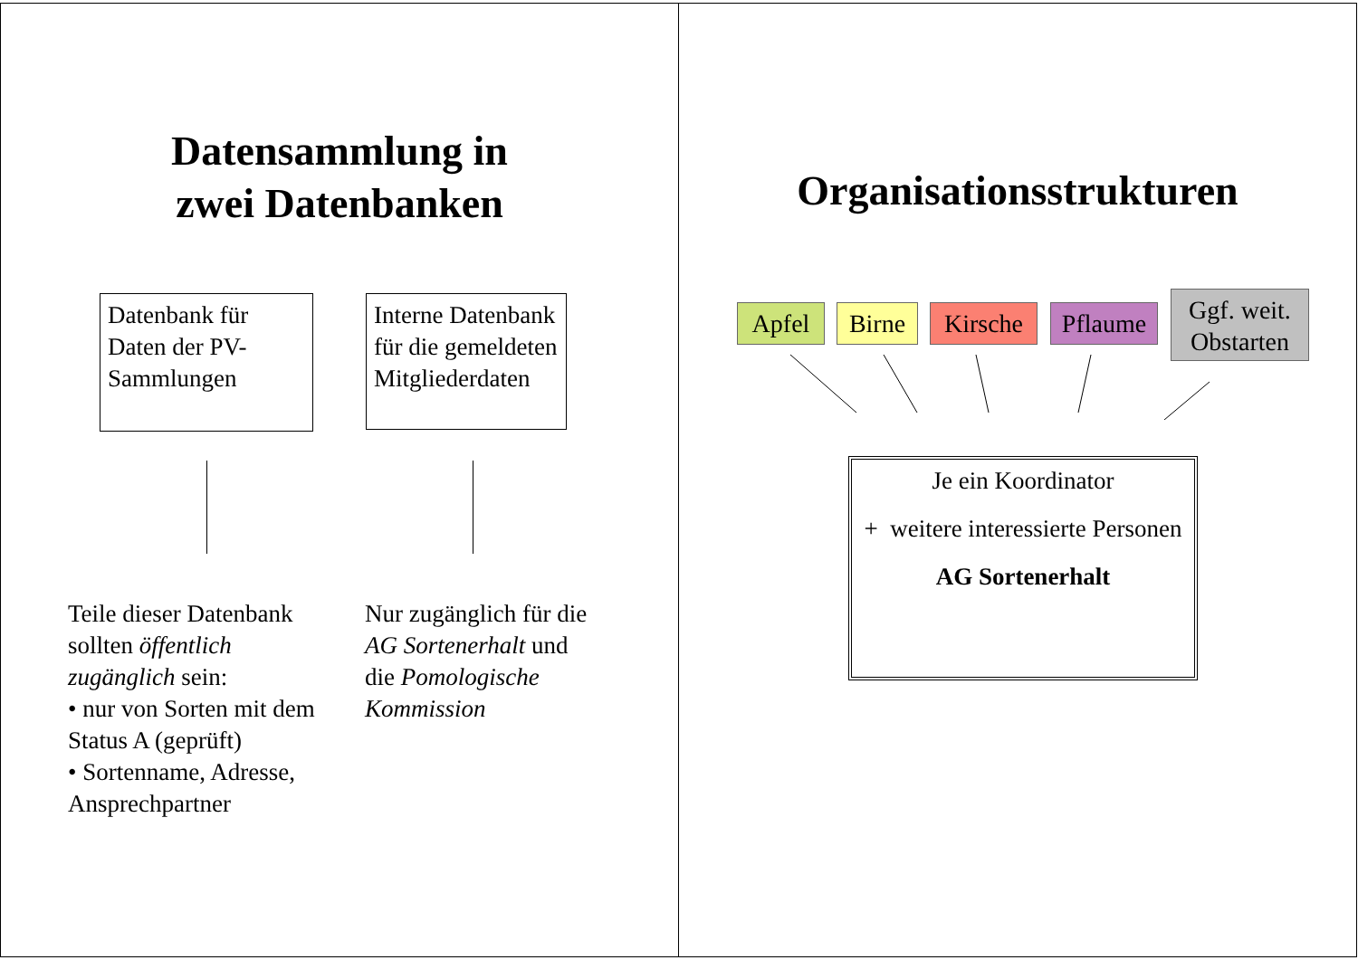Datensammlung in
zwei Datenbanken
Datenbank für Daten der PV-Sammlungen
Interne Datenbank für die gemeldeten Mitgliederdaten
Teile dieser Datenbank sollten öffentlich zugänglich sein:
• nur von Sorten mit dem Status A (geprüft)
• Sortenname, Adresse, Ansprechpartner
Nur zugänglich für die AG Sortenerhalt und die Pomologische Kommission
Organisationsstrukturen
Apfel Birne
Kirsche
Pflaume
Ggf. weit. Obstarten
Je ein Koordinator
+ weitere interessierte Personen
AG Sortenerhalt